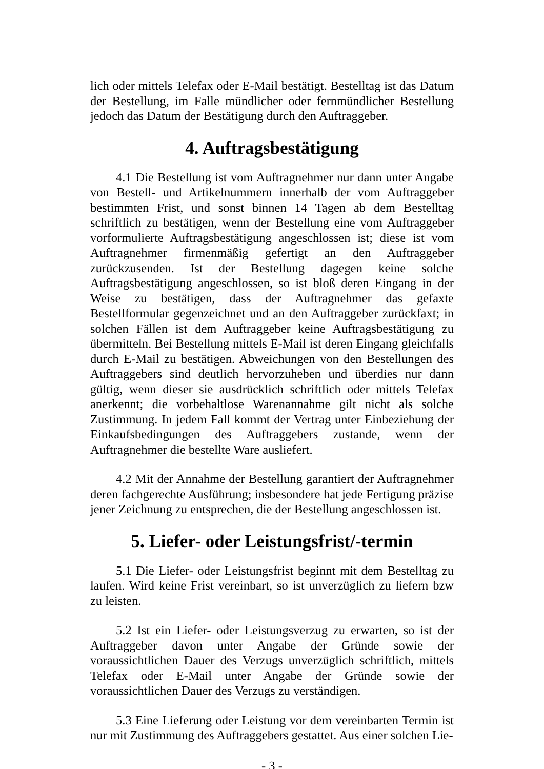lich oder mittels Telefax oder E-Mail bestätigt. Bestelltag ist das Datum der Bestellung, im Falle mündlicher oder fernmündlicher Bestellung jedoch das Datum der Bestätigung durch den Auftraggeber.
4. Auftragsbestätigung
4.1 Die Bestellung ist vom Auftragnehmer nur dann unter Angabe von Bestell- und Artikelnummern innerhalb der vom Auftraggeber bestimmten Frist, und sonst binnen 14 Tagen ab dem Bestelltag schriftlich zu bestätigen, wenn der Bestellung eine vom Auftraggeber vorformulierte Auftragsbestätigung angeschlossen ist; diese ist vom Auftragnehmer firmenmäßig gefertigt an den Auftraggeber zurückzusenden. Ist der Bestellung dagegen keine solche Auftragsbestätigung angeschlossen, so ist bloß deren Eingang in der Weise zu bestätigen, dass der Auftragnehmer das gefaxte Bestellformular gegenzeichnet und an den Auftraggeber zurückfaxt; in solchen Fällen ist dem Auftraggeber keine Auftragsbestätigung zu übermitteln. Bei Bestellung mittels E-Mail ist deren Eingang gleichfalls durch E-Mail zu bestätigen. Abweichungen von den Bestellungen des Auftraggebers sind deutlich hervorzuheben und überdies nur dann gültig, wenn dieser sie ausdrücklich schriftlich oder mittels Telefax anerkennt; die vorbehaltlose Warenannahme gilt nicht als solche Zustimmung. In jedem Fall kommt der Vertrag unter Einbeziehung der Einkaufsbedingungen des Auftraggebers zustande, wenn der Auftragnehmer die bestellte Ware ausliefert.
4.2 Mit der Annahme der Bestellung garantiert der Auftragnehmer deren fachgerechte Ausführung; insbesondere hat jede Fertigung präzise jener Zeichnung zu entsprechen, die der Bestellung angeschlossen ist.
5. Liefer- oder Leistungsfrist/-termin
5.1 Die Liefer- oder Leistungsfrist beginnt mit dem Bestelltag zu laufen. Wird keine Frist vereinbart, so ist unverzüglich zu liefern bzw zu leisten.
5.2 Ist ein Liefer- oder Leistungsverzug zu erwarten, so ist der Auftraggeber davon unter Angabe der Gründe sowie der voraussichtlichen Dauer des Verzugs unverzüglich schriftlich, mittels Telefax oder E-Mail unter Angabe der Gründe sowie der voraussichtlichen Dauer des Verzugs zu verständigen.
5.3 Eine Lieferung oder Leistung vor dem vereinbarten Termin ist nur mit Zustimmung des Auftraggebers gestattet. Aus einer solchen Lie-
- 3 -